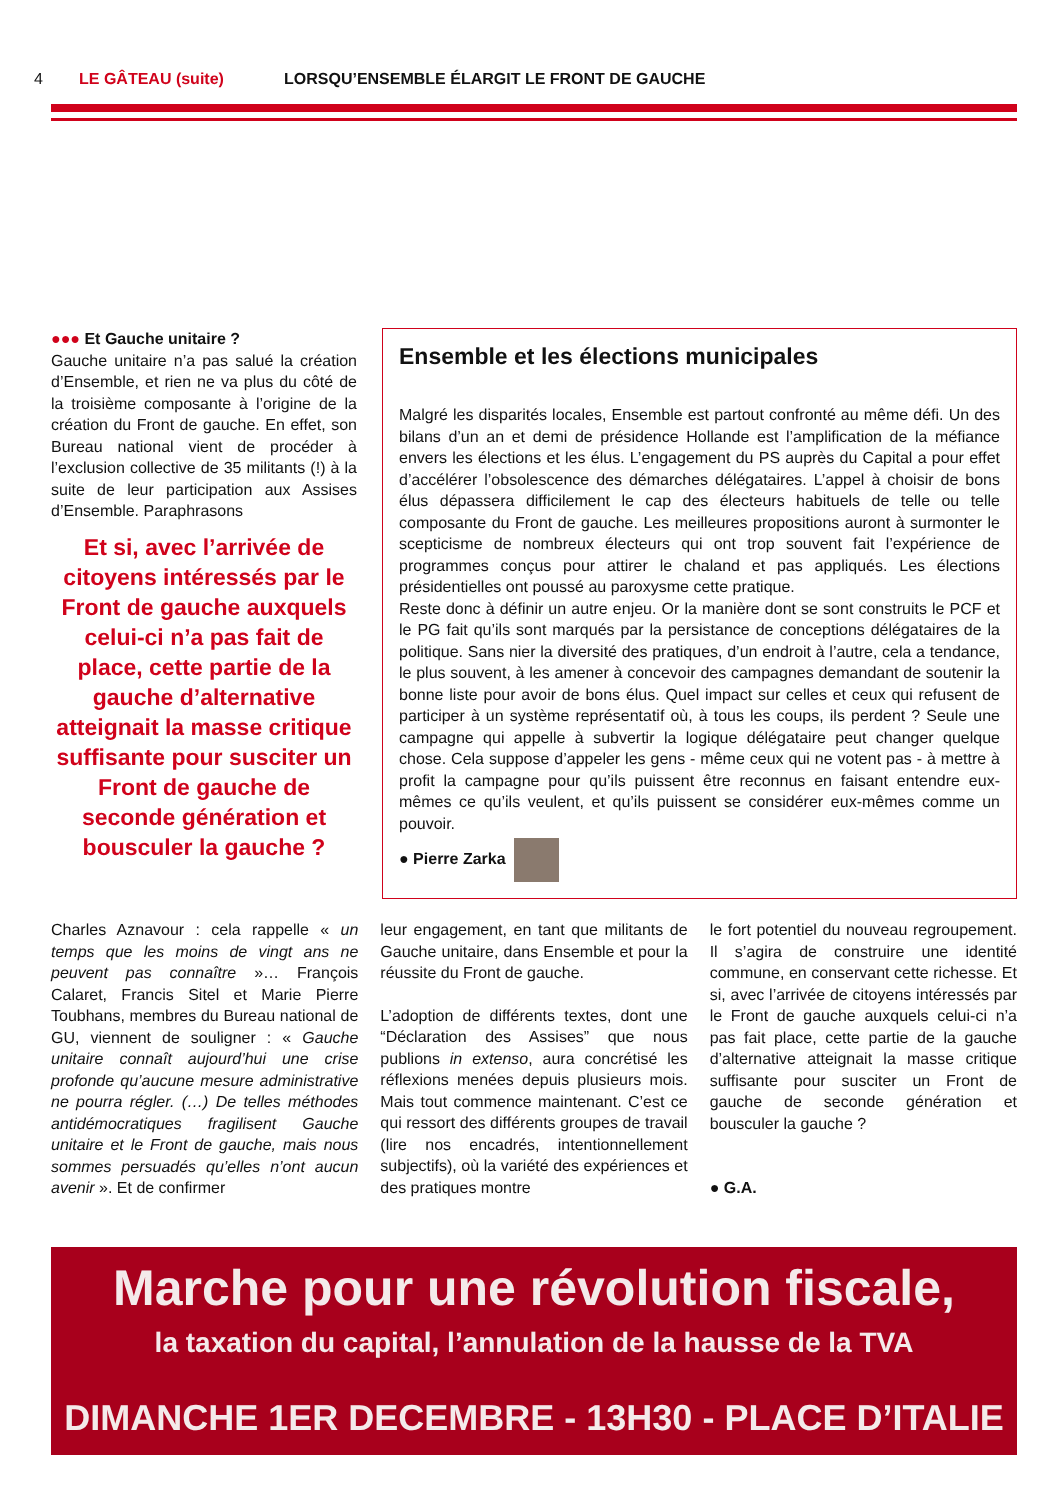4 LE GÂTEAU (suite) LORSQU’ENSEMBLE ÉLARGIT LE FRONT DE GAUCHE
●●● Et Gauche unitaire ?
Gauche unitaire n’a pas salué la création d’Ensemble, et rien ne va plus du côté de la troisième composante à l’origine de la création du Front de gauche. En effet, son Bureau national vient de procéder à l’exclusion collective de 35 militants (!) à la suite de leur participation aux Assises d’Ensemble. Paraphrasons
Et si, avec l’arrivée de citoyens intéressés par le Front de gauche auxquels celui-ci n’a pas fait de place, cette partie de la gauche d’alternative atteignait la masse critique suffisante pour susciter un Front de gauche de seconde génération et bousculer la gauche ?
Ensemble et les élections municipales
Malgré les disparités locales, Ensemble est partout confronté au même défi. Un des bilans d’un an et demi de présidence Hollande est l’amplification de la méfiance envers les élections et les élus. L’engagement du PS auprès du Capital a pour effet d’accélérer l’obsolescence des démarches délégataires. L’appel à choisir de bons élus dépassera difficilement le cap des électeurs habituels de telle ou telle composante du Front de gauche. Les meilleures propositions auront à surmonter le scepticisme de nombreux électeurs qui ont trop souvent fait l’expérience de programmes conçus pour attirer le chaland et pas appliqués. Les élections présidentielles ont poussé au paroxysme cette pratique.
Reste donc à définir un autre enjeu. Or la manière dont se sont construits le PCF et le PG fait qu’ils sont marqués par la persistance de conceptions délégataires de la politique. Sans nier la diversité des pratiques, d’un endroit à l’autre, cela a tendance, le plus souvent, à les amener à concevoir des campagnes demandant de soutenir la bonne liste pour avoir de bons élus. Quel impact sur celles et ceux qui refusent de participer à un système représentatif où, à tous les coups, ils perdent ? Seule une campagne qui appelle à subvertir la logique délégataire peut changer quelque chose. Cela suppose d’appeler les gens - même ceux qui ne votent pas - à mettre à profit la campagne pour qu’ils puissent être reconnus en faisant entendre eux-mêmes ce qu’ils veulent, et qu’ils puissent se considérer eux-mêmes comme un pouvoir.
● Pierre Zarka
Charles Aznavour : cela rappelle « un temps que les moins de vingt ans ne peuvent pas connaître »… François Calaret, Francis Sitel et Marie Pierre Toubhans, membres du Bureau national de GU, viennent de souligner : « Gauche unitaire connaît aujourd’hui une crise profonde qu’aucune mesure administrative ne pourra régler. (…) De telles méthodes antidémocratiques fragilisent Gauche unitaire et le Front de gauche, mais nous sommes persuadés qu’elles n’ont aucun avenir ». Et de confirmer
leur engagement, en tant que militants de Gauche unitaire, dans Ensemble et pour la réussite du Front de gauche.
L’adoption de différents textes, dont une “Déclaration des Assises” que nous publions in extenso, aura concrétisé les réflexions menées depuis plusieurs mois. Mais tout commence maintenant. C’est ce qui ressort des différents groupes de travail (lire nos encadrés, intentionnellement subjectifs), où la variété des expériences et des pratiques montre
le fort potentiel du nouveau regroupement. Il s’agira de construire une identité commune, en conservant cette richesse. Et si, avec l’arrivée de citoyens intéressés par le Front de gauche auxquels celui-ci n’a pas fait place, cette partie de la gauche d’alternative atteignait la masse critique suffisante pour susciter un Front de gauche de seconde génération et bousculer la gauche ?
● G.A.
Marche pour une révolution fiscale,
la taxation du capital, l’annulation de la hausse de la TVA
DIMANCHE 1ER DECEMBRE - 13H30 - PLACE D’ITALIE